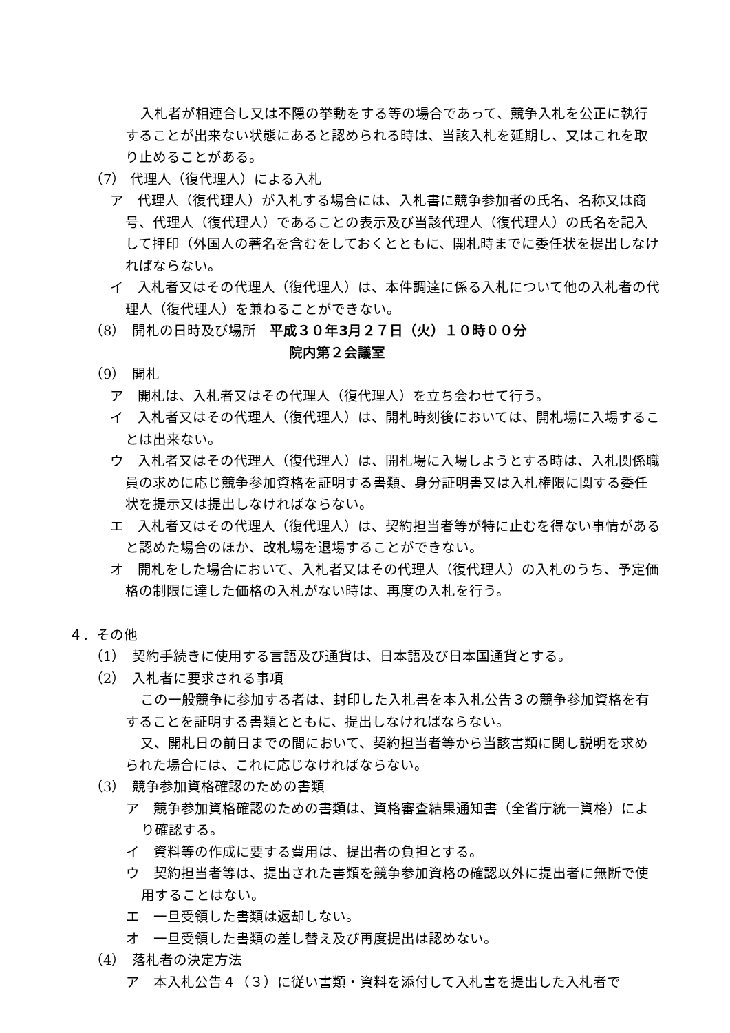入札者が相連合し又は不隠の挙動をする等の場合であって、競争入札を公正に執行することが出来ない状態にあると認められる時は、当該入札を延期し、又はこれを取り止めることがある。
（7） 代理人（復代理人）による入札
ア　代理人（復代理人）が入札する場合には、入札書に競争参加者の氏名、名称又は商号、代理人（復代理人）であることの表示及び当該代理人（復代理人）の氏名を記入して押印（外国人の著名を含むをしておくとともに、開札時までに委任状を提出しなければならない。
イ　入札者又はその代理人（復代理人）は、本件調達に係る入札について他の入札者の代理人（復代理人）を兼ねることができない。
（8）　開札の日時及び場所　平成３０年3月２７日（火）１０時００分
院内第２会議室
（9）　開札
ア　開札は、入札者又はその代理人（復代理人）を立ち会わせて行う。
イ　入札者又はその代理人（復代理人）は、開札時刻後においては、開札場に入場することは出来ない。
ウ　入札者又はその代理人（復代理人）は、開札場に入場しようとする時は、入札関係職員の求めに応じ競争参加資格を証明する書類、身分証明書又は入札権限に関する委任状を提示又は提出しなければならない。
エ　入札者又はその代理人（復代理人）は、契約担当者等が特に止むを得ない事情があると認めた場合のほか、改札場を退場することができない。
オ　開札をした場合において、入札者又はその代理人（復代理人）の入札のうち、予定価格の制限に達した価格の入札がない時は、再度の入札を行う。
４．その他
（1）　契約手続きに使用する言語及び通貨は、日本語及び日本国通貨とする。
（2）　入札者に要求される事項
この一般競争に参加する者は、封印した入札書を本入札公告３の競争参加資格を有することを証明する書類とともに、提出しなければならない。
又、開札日の前日までの間において、契約担当者等から当該書類に関し説明を求められた場合には、これに応じなければならない。
（3）　競争参加資格確認のための書類
ア　競争参加資格確認のための書類は、資格審査結果通知書（全省庁統一資格）により確認する。
イ　資料等の作成に要する費用は、提出者の負担とする。
ウ　契約担当者等は、提出された書類を競争参加資格の確認以外に提出者に無断で使用することはない。
エ　一旦受領した書類は返却しない。
オ　一旦受領した書類の差し替え及び再度提出は認めない。
（4）　落札者の決定方法
ア　本入札公告４（３）に従い書類・資料を添付して入札書を提出した入札者で